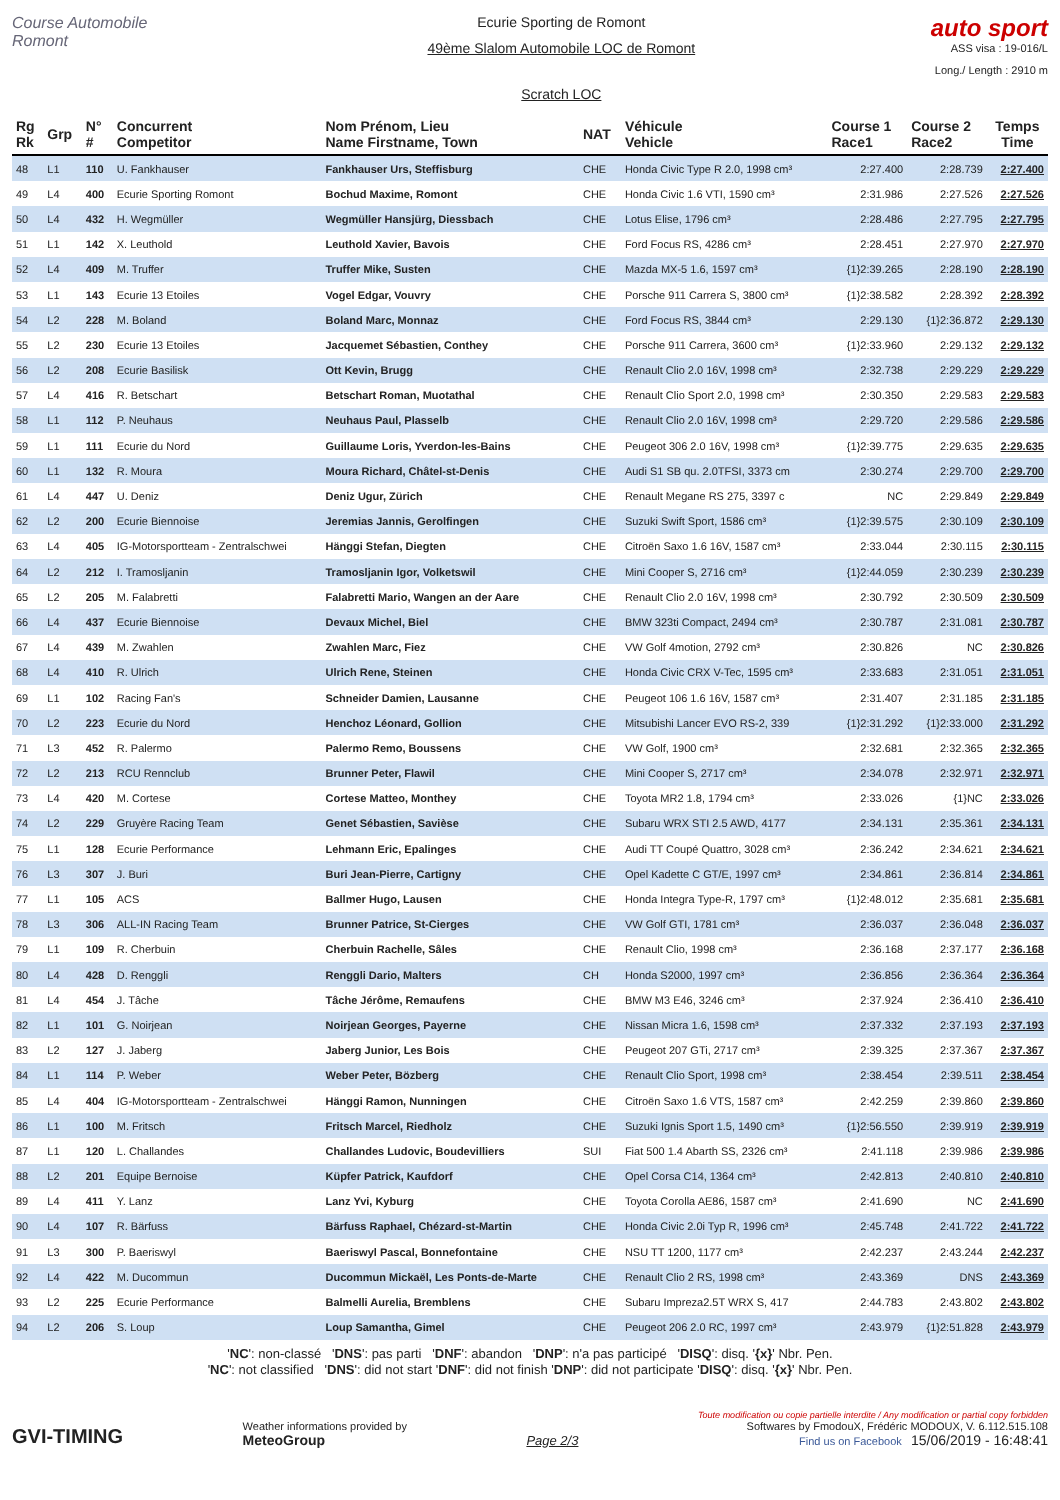Course Automobile Romont
Ecurie Sporting de Romont
49ème Slalom Automobile LOC de Romont
Scratch LOC
auto sport
ASS visa : 19-016/L
Long./ Length : 2910 m
| Rg Rk | Grp | N° # | Concurrent Competitor | Nom Prénom, Lieu Name Firstname, Town | NAT | Véhicule Vehicle | Course 1 Race1 | Course 2 Race2 | Temps Time |
| --- | --- | --- | --- | --- | --- | --- | --- | --- | --- |
| 48 | L1 | 110 | U. Fankhauser | Fankhauser Urs, Steffisburg | CHE | Honda Civic Type R 2.0, 1998 cm³ | 2:27.400 | 2:28.739 | 2:27.400 |
| 49 | L4 | 400 | Ecurie Sporting Romont | Bochud Maxime, Romont | CHE | Honda Civic 1.6 VTI, 1590 cm³ | 2:31.986 | 2:27.526 | 2:27.526 |
| 50 | L4 | 432 | H. Wegmüller | Wegmüller Hansjürg, Diessbach | CHE | Lotus Elise, 1796 cm³ | 2:28.486 | 2:27.795 | 2:27.795 |
| 51 | L1 | 142 | X. Leuthold | Leuthold Xavier, Bavois | CHE | Ford Focus RS, 4286 cm³ | 2:28.451 | 2:27.970 | 2:27.970 |
| 52 | L4 | 409 | M. Truffer | Truffer Mike, Susten | CHE | Mazda MX-5 1.6, 1597 cm³ | {1}2:39.265 | 2:28.190 | 2:28.190 |
| 53 | L1 | 143 | Ecurie 13 Etoiles | Vogel Edgar, Vouvry | CHE | Porsche 911 Carrera S, 3800 cm³ | {1}2:38.582 | 2:28.392 | 2:28.392 |
| 54 | L2 | 228 | M. Boland | Boland Marc, Monnaz | CHE | Ford Focus RS, 3844 cm³ | 2:29.130 | {1}2:36.872 | 2:29.130 |
| 55 | L2 | 230 | Ecurie 13 Etoiles | Jacquemet Sébastien, Conthey | CHE | Porsche 911 Carrera, 3600 cm³ | {1}2:33.960 | 2:29.132 | 2:29.132 |
| 56 | L2 | 208 | Ecurie Basilisk | Ott Kevin, Brugg | CHE | Renault Clio 2.0 16V, 1998 cm³ | 2:32.738 | 2:29.229 | 2:29.229 |
| 57 | L4 | 416 | R. Betschart | Betschart Roman, Muotathal | CHE | Renault Clio Sport 2.0, 1998 cm³ | 2:30.350 | 2:29.583 | 2:29.583 |
| 58 | L1 | 112 | P. Neuhaus | Neuhaus Paul, Plasselb | CHE | Renault Clio 2.0 16V, 1998 cm³ | 2:29.720 | 2:29.586 | 2:29.586 |
| 59 | L1 | 111 | Ecurie du Nord | Guillaume Loris, Yverdon-les-Bains | CHE | Peugeot 306 2.0 16V, 1998 cm³ | {1}2:39.775 | 2:29.635 | 2:29.635 |
| 60 | L1 | 132 | R. Moura | Moura Richard, Châtel-st-Denis | CHE | Audi S1 SB qu. 2.0TFSI, 3373 cm | 2:30.274 | 2:29.700 | 2:29.700 |
| 61 | L4 | 447 | U. Deniz | Deniz Ugur, Zürich | CHE | Renault Megane RS 275, 3397 c | NC | 2:29.849 | 2:29.849 |
| 62 | L2 | 200 | Ecurie Biennoise | Jeremias Jannis, Gerolfingen | CHE | Suzuki Swift Sport, 1586 cm³ | {1}2:39.575 | 2:30.109 | 2:30.109 |
| 63 | L4 | 405 | IG-Motorsportteam - Zentralschwei | Hänggi Stefan, Diegten | CHE | Citroën Saxo 1.6 16V, 1587 cm³ | 2:33.044 | 2:30.115 | 2:30.115 |
| 64 | L2 | 212 | I. Tramosljanin | Tramosljanin Igor, Volketswil | CHE | Mini Cooper S, 2716 cm³ | {1}2:44.059 | 2:30.239 | 2:30.239 |
| 65 | L2 | 205 | M. Falabretti | Falabretti Mario, Wangen an der Aare | CHE | Renault Clio 2.0 16V, 1998 cm³ | 2:30.792 | 2:30.509 | 2:30.509 |
| 66 | L4 | 437 | Ecurie Biennoise | Devaux Michel, Biel | CHE | BMW 323ti Compact, 2494 cm³ | 2:30.787 | 2:31.081 | 2:30.787 |
| 67 | L4 | 439 | M. Zwahlen | Zwahlen Marc, Fiez | CHE | VW Golf 4motion, 2792 cm³ | 2:30.826 | NC | 2:30.826 |
| 68 | L4 | 410 | R. Ulrich | Ulrich Rene, Steinen | CHE | Honda Civic CRX V-Tec, 1595 cm³ | 2:33.683 | 2:31.051 | 2:31.051 |
| 69 | L1 | 102 | Racing Fan's | Schneider Damien, Lausanne | CHE | Peugeot 106 1.6 16V, 1587 cm³ | 2:31.407 | 2:31.185 | 2:31.185 |
| 70 | L2 | 223 | Ecurie du Nord | Henchoz Léonard, Gollion | CHE | Mitsubishi Lancer EVO RS-2, 339 | {1}2:31.292 | {1}2:33.000 | 2:31.292 |
| 71 | L3 | 452 | R. Palermo | Palermo Remo, Boussens | CHE | VW Golf, 1900 cm³ | 2:32.681 | 2:32.365 | 2:32.365 |
| 72 | L2 | 213 | RCU Rennclub | Brunner Peter, Flawil | CHE | Mini Cooper S, 2717 cm³ | 2:34.078 | 2:32.971 | 2:32.971 |
| 73 | L4 | 420 | M. Cortese | Cortese Matteo, Monthey | CHE | Toyota MR2 1.8, 1794 cm³ | 2:33.026 | {1}NC | 2:33.026 |
| 74 | L2 | 229 | Gruyère Racing Team | Genet Sébastien, Savièse | CHE | Subaru WRX STI 2.5 AWD, 4177 | 2:34.131 | 2:35.361 | 2:34.131 |
| 75 | L1 | 128 | Ecurie Performance | Lehmann Eric, Epalinges | CHE | Audi TT Coupé Quattro, 3028 cm³ | 2:36.242 | 2:34.621 | 2:34.621 |
| 76 | L3 | 307 | J. Buri | Buri Jean-Pierre, Cartigny | CHE | Opel Kadette C GT/E, 1997 cm³ | 2:34.861 | 2:36.814 | 2:34.861 |
| 77 | L1 | 105 | ACS | Ballmer Hugo, Lausen | CHE | Honda Integra Type-R, 1797 cm³ | {1}2:48.012 | 2:35.681 | 2:35.681 |
| 78 | L3 | 306 | ALL-IN Racing Team | Brunner Patrice, St-Cierges | CHE | VW Golf GTI, 1781 cm³ | 2:36.037 | 2:36.048 | 2:36.037 |
| 79 | L1 | 109 | R. Cherbuin | Cherbuin Rachelle, Sâles | CHE | Renault Clio, 1998 cm³ | 2:36.168 | 2:37.177 | 2:36.168 |
| 80 | L4 | 428 | D. Renggli | Renggli Dario, Malters | CH | Honda S2000, 1997 cm³ | 2:36.856 | 2:36.364 | 2:36.364 |
| 81 | L4 | 454 | J. Tâche | Tâche Jérôme, Remaufens | CHE | BMW M3 E46, 3246 cm³ | 2:37.924 | 2:36.410 | 2:36.410 |
| 82 | L1 | 101 | G. Noirjean | Noirjean Georges, Payerne | CHE | Nissan Micra 1.6, 1598 cm³ | 2:37.332 | 2:37.193 | 2:37.193 |
| 83 | L2 | 127 | J. Jaberg | Jaberg Junior, Les Bois | CHE | Peugeot 207 GTi, 2717 cm³ | 2:39.325 | 2:37.367 | 2:37.367 |
| 84 | L1 | 114 | P. Weber | Weber Peter, Bözberg | CHE | Renault Clio Sport, 1998 cm³ | 2:38.454 | 2:39.511 | 2:38.454 |
| 85 | L4 | 404 | IG-Motorsportteam - Zentralschwei | Hänggi Ramon, Nunningen | CHE | Citroën Saxo 1.6 VTS, 1587 cm³ | 2:42.259 | 2:39.860 | 2:39.860 |
| 86 | L1 | 100 | M. Fritsch | Fritsch Marcel, Riedholz | CHE | Suzuki Ignis Sport 1.5, 1490 cm³ | {1}2:56.550 | 2:39.919 | 2:39.919 |
| 87 | L1 | 120 | L. Challandes | Challandes Ludovic, Boudevilliers | SUI | Fiat 500 1.4 Abarth SS, 2326 cm³ | 2:41.118 | 2:39.986 | 2:39.986 |
| 88 | L2 | 201 | Equipe Bernoise | Küpfer Patrick, Kaufdorf | CHE | Opel Corsa C14, 1364 cm³ | 2:42.813 | 2:40.810 | 2:40.810 |
| 89 | L4 | 411 | Y. Lanz | Lanz Yvi, Kyburg | CHE | Toyota Corolla AE86, 1587 cm³ | 2:41.690 | NC | 2:41.690 |
| 90 | L4 | 107 | R. Bärfuss | Bärfuss Raphael, Chézard-st-Martin | CHE | Honda Civic 2.0i Typ R, 1996 cm³ | 2:45.748 | 2:41.722 | 2:41.722 |
| 91 | L3 | 300 | P. Baeriswyl | Baeriswyl Pascal, Bonnefontaine | CHE | NSU TT 1200, 1177 cm³ | 2:42.237 | 2:43.244 | 2:42.237 |
| 92 | L4 | 422 | M. Ducommun | Ducommun Mickaël, Les Ponts-de-Marte | CHE | Renault Clio 2 RS, 1998 cm³ | 2:43.369 | DNS | 2:43.369 |
| 93 | L2 | 225 | Ecurie Performance | Balmelli Aurelia, Bremblens | CHE | Subaru Impreza2.5T WRX S, 417 | 2:44.783 | 2:43.802 | 2:43.802 |
| 94 | L2 | 206 | S. Loup | Loup Samantha, Gimel | CHE | Peugeot 206 2.0 RC, 1997 cm³ | 2:43.979 | {1}2:51.828 | 2:43.979 |
'NC': non-classé 'DNS': pas parti 'DNF': abandon 'DNP': n'a pas participé 'DISQ': disq. '{x}' Nbr. Pen.
'NC': not classified 'DNS': did not start 'DNF': did not finish 'DNP': did not participate 'DISQ': disq. '{x}' Nbr. Pen.
GVI-TIMING
Weather informations provided by
MeteoGroup
Page 2/3
Toute modification ou copie partielle interdite / Any modification or partial copy forbidden
Softwares by FmodouX, Frédéric MODOUX, V. 6.112.515.108
Find us on Facebook 15/06/2019 - 16:48:41